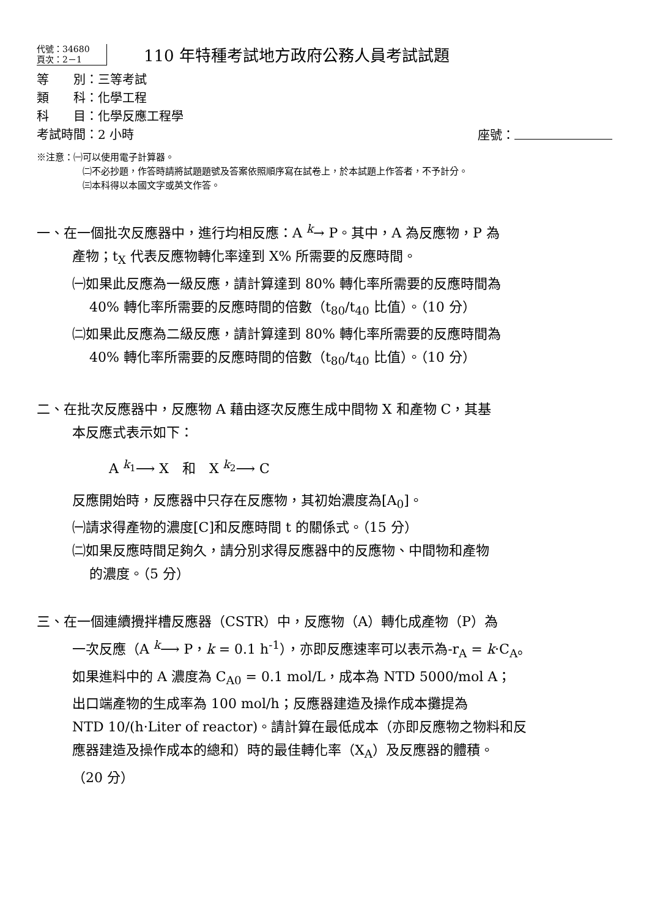代號：34680
頁次：2－1
110 年特種考試地方政府公務人員考試試題
等　　別：三等考試
類　　科：化學工程
科　　目：化學反應工程學
考試時間：2 小時 座號：
※注意：㈠可以使用電子計算器。
㈡不必抄題，作答時請將試題題號及答案依照順序寫在試卷上，於本試題上作答者，不予計分。
㈢本科得以本國文字或英文作答。
一、在一個批次反應器中，進行均相反應：A <sup>k</sup>→ P。其中，A 為反應物，P 為
產物；t<sub>X</sub> 代表反應物轉化率達到 X% 所需要的反應時間。
㈠如果此反應為一級反應，請計算達到 80% 轉化率所需要的反應時間為
40% 轉化率所需要的反應時間的倍數（t<sub>80</sub>/t<sub>40</sub> 比值）。（10 分）
㈡如果此反應為二級反應，請計算達到 80% 轉化率所需要的反應時間為
40% 轉化率所需要的反應時間的倍數（t<sub>80</sub>/t<sub>40</sub> 比值）。（10 分）
二、在批次反應器中，反應物 A 藉由逐次反應生成中間物 X 和產物 C，其基
本反應式表示如下：
A <sup>k<sub>1</sub></sup>⟶ X　和　X <sup>k<sub>2</sub></sup>⟶ C
反應開始時，反應器中只存在反應物，其初始濃度為[A<sub>0</sub>]。
㈠請求得產物的濃度[C]和反應時間 t 的關係式。（15 分）
㈡如果反應時間足夠久，請分別求得反應器中的反應物、中間物和產物
的濃度。（5 分）
三、在一個連續攪拌槽反應器（CSTR）中，反應物（A）轉化成產物（P）為
一次反應（A <sup>k</sup>⟶ P，k = 0.1 h<sup>-1</sup>），亦即反應速率可以表示為-r<sub>A</sub> = k·C<sub>A</sub>。
如果進料中的 A 濃度為 C<sub>A0</sub> = 0.1 mol/L，成本為 NTD 5000/mol A；
出口端產物的生成率為 100 mol/h；反應器建造及操作成本攤提為
NTD 10/(h·Liter of reactor)。請計算在最低成本（亦即反應物之物料和反
應器建造及操作成本的總和）時的最佳轉化率（X<sub>A</sub>）及反應器的體積。
（20 分）